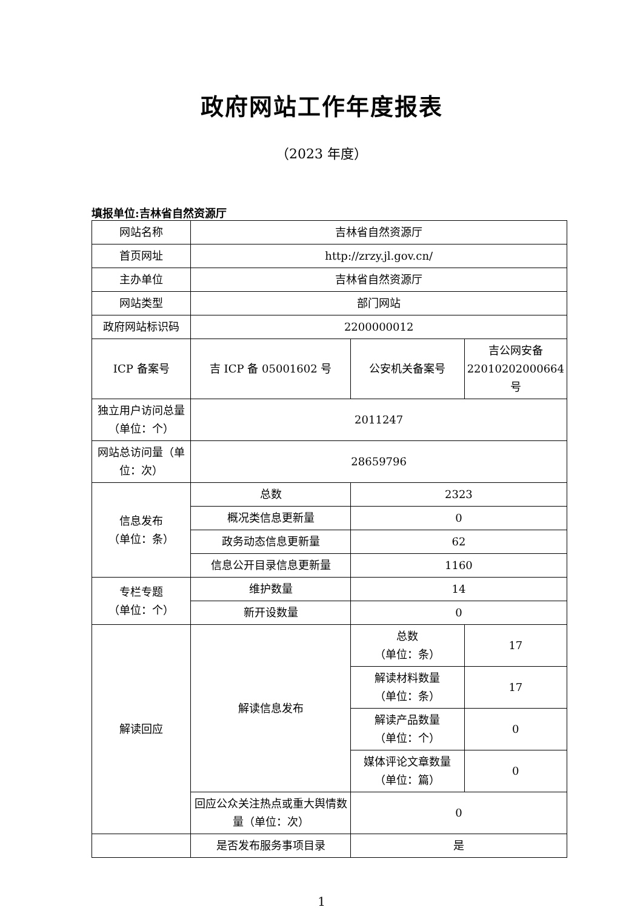政府网站工作年度报表
（2023 年度）
填报单位:吉林省自然资源厅
| 网站名称 | 吉林省自然资源厅 | | |
| 首页网址 | http://zrzy.jl.gov.cn/ | | |
| 主办单位 | 吉林省自然资源厅 | | |
| 网站类型 | 部门网站 | | |
| 政府网站标识码 | 2200000012 | | |
| ICP 备案号 | 吉 ICP 备 05001602 号 | 公安机关备案号 | 吉公网安备 22010202000664 号 |
| 独立用户访问总量（单位：个） | 2011247 | | |
| 网站总访问量（单位：次） | 28659796 | | |
| 信息发布 （单位：条） | 总数 | 2323 | |
| | 概况类信息更新量 | 0 | |
| | 政务动态信息更新量 | 62 | |
| | 信息公开目录信息更新量 | 1160 | |
| 专栏专题 （单位：个） | 维护数量 | 14 | |
| | 新开设数量 | 0 | |
| 解读回应 | 解读信息发布 | 总数 （单位：条） | 17 |
| | | 解读材料数量 （单位：条） | 17 |
| | | 解读产品数量 （单位：个） | 0 |
| | | 媒体评论文章数量 （单位：篇） | 0 |
| | 回应公众关注热点或重大舆情数量（单位：次） | 0 | |
| | 是否发布服务事项目录 | 是 | |
1